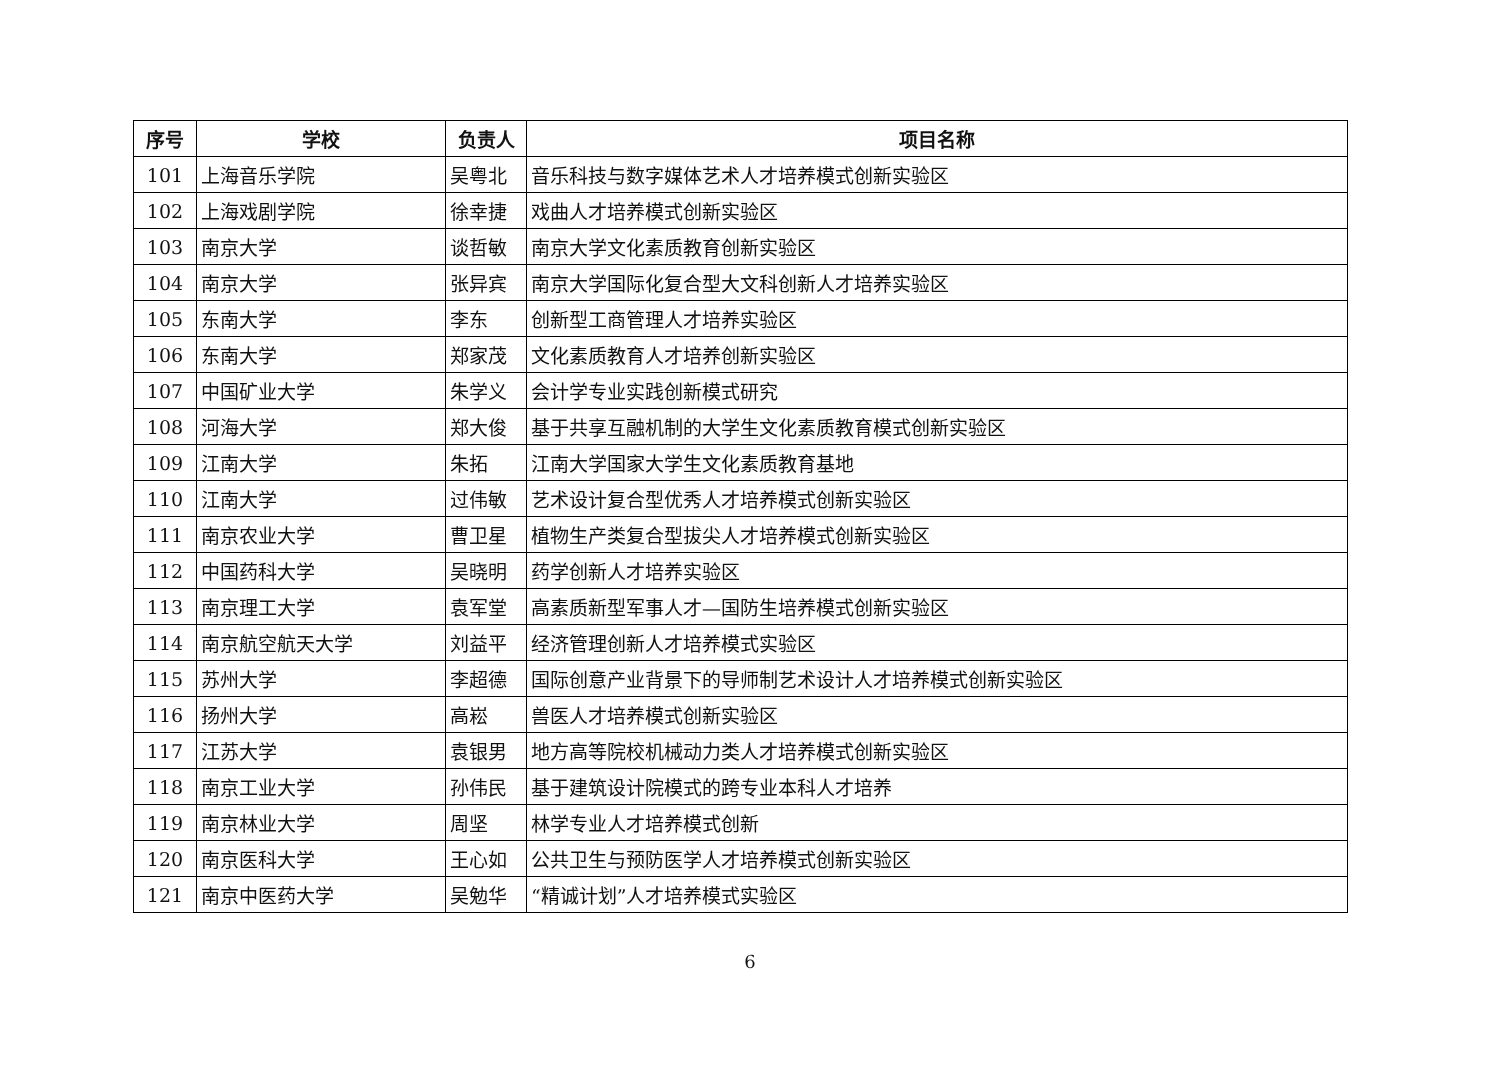| 序号 | 学校 | 负责人 | 项目名称 |
| --- | --- | --- | --- |
| 101 | 上海音乐学院 | 吴粤北 | 音乐科技与数字媒体艺术人才培养模式创新实验区 |
| 102 | 上海戏剧学院 | 徐幸捷 | 戏曲人才培养模式创新实验区 |
| 103 | 南京大学 | 谈哲敏 | 南京大学文化素质教育创新实验区 |
| 104 | 南京大学 | 张异宾 | 南京大学国际化复合型大文科创新人才培养实验区 |
| 105 | 东南大学 | 李东 | 创新型工商管理人才培养实验区 |
| 106 | 东南大学 | 郑家茂 | 文化素质教育人才培养创新实验区 |
| 107 | 中国矿业大学 | 朱学义 | 会计学专业实践创新模式研究 |
| 108 | 河海大学 | 郑大俊 | 基于共享互融机制的大学生文化素质教育模式创新实验区 |
| 109 | 江南大学 | 朱拓 | 江南大学国家大学生文化素质教育基地 |
| 110 | 江南大学 | 过伟敏 | 艺术设计复合型优秀人才培养模式创新实验区 |
| 111 | 南京农业大学 | 曹卫星 | 植物生产类复合型拔尖人才培养模式创新实验区 |
| 112 | 中国药科大学 | 吴晓明 | 药学创新人才培养实验区 |
| 113 | 南京理工大学 | 袁军堂 | 高素质新型军事人才—国防生培养模式创新实验区 |
| 114 | 南京航空航天大学 | 刘益平 | 经济管理创新人才培养模式实验区 |
| 115 | 苏州大学 | 李超德 | 国际创意产业背景下的导师制艺术设计人才培养模式创新实验区 |
| 116 | 扬州大学 | 高崧 | 兽医人才培养模式创新实验区 |
| 117 | 江苏大学 | 袁银男 | 地方高等院校机械动力类人才培养模式创新实验区 |
| 118 | 南京工业大学 | 孙伟民 | 基于建筑设计院模式的跨专业本科人才培养 |
| 119 | 南京林业大学 | 周坚 | 林学专业人才培养模式创新 |
| 120 | 南京医科大学 | 王心如 | 公共卫生与预防医学人才培养模式创新实验区 |
| 121 | 南京中医药大学 | 吴勉华 | “精诚计划”人才培养模式实验区 |
6